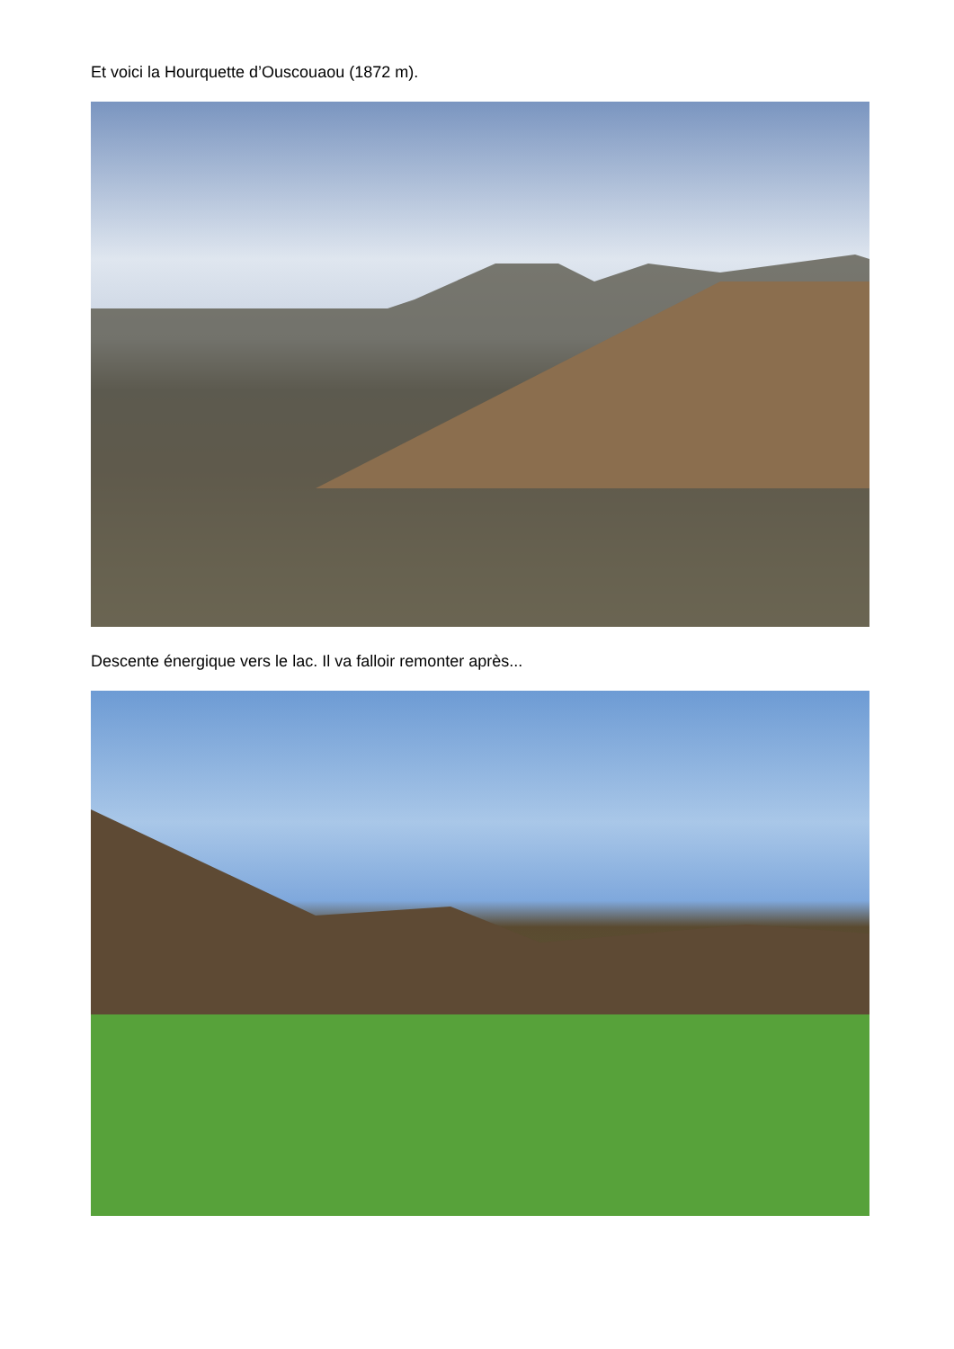Et voici la Hourquette d’Ouscouaou (1872 m).
Descente énergique vers le lac. Il va falloir remonter après...